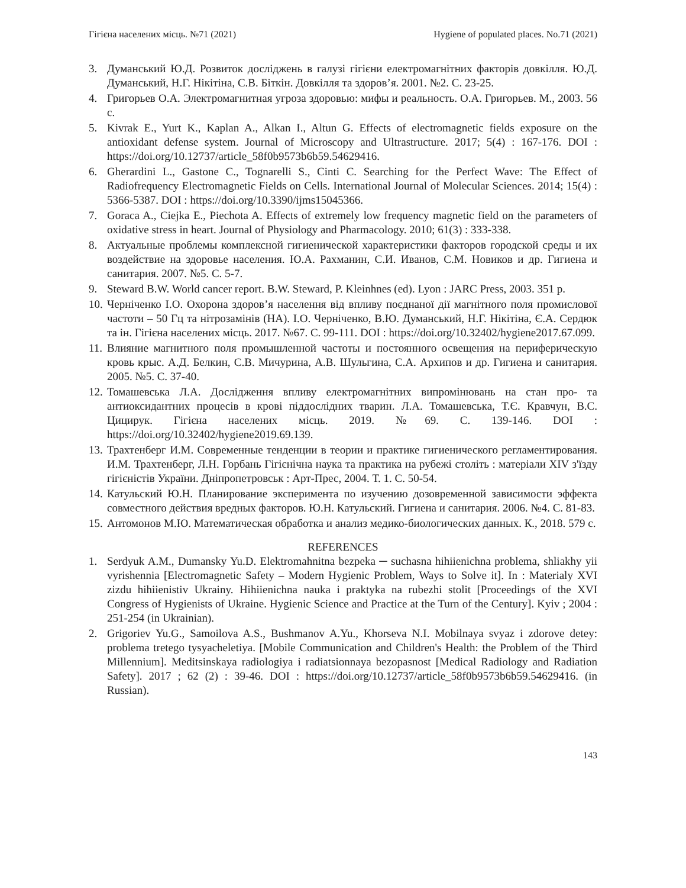Гігієна населених місць. №71 (2021) Hygiene of populated places. No.71 (2021)
3. Думанський Ю.Д. Розвиток досліджень в галузі гігієни електромагнітних факторів довкілля. Ю.Д. Думанський, Н.Г. Нікітіна, С.В. Біткін. Довкілля та здоров’я. 2001. №2. С. 23-25.
4. Григорьев О.А. Электромагнитная угроза здоровью: мифы и реальность. О.А. Григорьев. М., 2003. 56 с.
5. Kivrak E., Yurt K., Kaplan A., Alkan I., Altun G. Effects of electromagnetic fields exposure on the antioxidant defense system. Journal of Microscopy and Ultrastructure. 2017; 5(4) : 167-176. DOI : https://doi.org/10.12737/article_58f0b9573b6b59.54629416.
6. Gherardini L., Gastone C., Tognarelli S., Cinti C. Searching for the Perfect Wave: The Effect of Radiofrequency Electromagnetic Fields on Cells. International Journal of Molecular Sciences. 2014; 15(4) : 5366-5387. DOI : https://doi.org/10.3390/ijms15045366.
7. Goraca A., Ciejka E., Piechota A. Effects of extremely low frequency magnetic field on the parameters of oxidative stress in heart. Journal of Physiology and Pharmacology. 2010; 61(3) : 333-338.
8. Актуальные проблемы комплексной гигиенической характеристики факторов городской среды и их воздействие на здоровье населения. Ю.А. Рахманин, С.И. Иванов, С.М. Новиков и др. Гигиена и санитария. 2007. №5. С. 5-7.
9. Steward B.W. World cancer report. B.W. Steward, P. Kleinhnes (ed). Lyon : JARC Press, 2003. 351 p.
10. Черніченко І.О. Охорона здоров’я населення від впливу поєднаної дії магнітного поля промислової частоти – 50 Гц та нітрозамінів (НА). І.О. Черніченко, В.Ю. Думанський, Н.Г. Нікітіна, Є.А. Сердюк та ін. Гігієна населених місць. 2017. №67. С. 99-111. DOI : https://doi.org/10.32402/hygiene2017.67.099.
11. Влияние магнитного поля промышленной частоты и постоянного освещения на периферическую кровь крыс. А.Д. Белкин, С.В. Мичурина, А.В. Шульгина, С.А. Архипов и др. Гигиена и санитария. 2005. №5. С. 37-40.
12. Томашевська Л.А. Дослідження впливу електромагнітних випромінювань на стан про- та антиоксидантних процесів в крові піддослідних тварин. Л.А. Томашевська, Т.Є. Кравчун, В.С. Цицирук. Гігієна населених місць. 2019. №69. С. 139-146. DOI : https://doi.org/10.32402/hygiene2019.69.139.
13. Трахтенберг И.М. Современные тенденции в теории и практике гигиенического регламентирования. И.М. Трахтенберг, Л.Н. Горбань Гігієнічна наука та практика на рубежі століть : матеріали XIV з'їзду гігієністів України. Дніпропетровськ : Арт-Прес, 2004. Т. 1. С. 50-54.
14. Катульский Ю.Н. Планирование эксперимента по изучению дозовременной зависимости эффекта совместного действия вредных факторов. Ю.Н. Катульский. Гигиена и санитария. 2006. №4. С. 81-83.
15. Антомонов М.Ю. Математическая обработка и анализ медико-биологических данных. К., 2018. 579 с.
REFERENCES
1. Serdyuk A.M., Dumansky Yu.D. Elektromahnitna bezpeka ─ suchasna hihiienichna problema, shliakhy yii vyrishennia [Electromagnetic Safety – Modern Hygienic Problem, Ways to Solve it]. In : Materialy XVI zizdu hihiienistiv Ukrainy. Hihiienichna nauka i praktyka na rubezhi stolit [Proceedings of the XVI Congress of Hygienists of Ukraine. Hygienic Science and Practice at the Turn of the Century]. Kyiv ; 2004 : 251-254 (in Ukrainian).
2. Grigoriev Yu.G., Samoilova A.S., Bushmanov A.Yu., Khorseva N.I. Mobilnaya svyaz i zdorove detey: problema tretego tysyacheletiya. [Mobile Communication and Children's Health: the Problem of the Third Millennium]. Meditsinskaya radiologiya i radiatsionnaya bezopasnost [Medical Radiology and Radiation Safety]. 2017 ; 62 (2) : 39-46. DOI : https://doi.org/10.12737/article_58f0b9573b6b59.54629416. (in Russian).
143